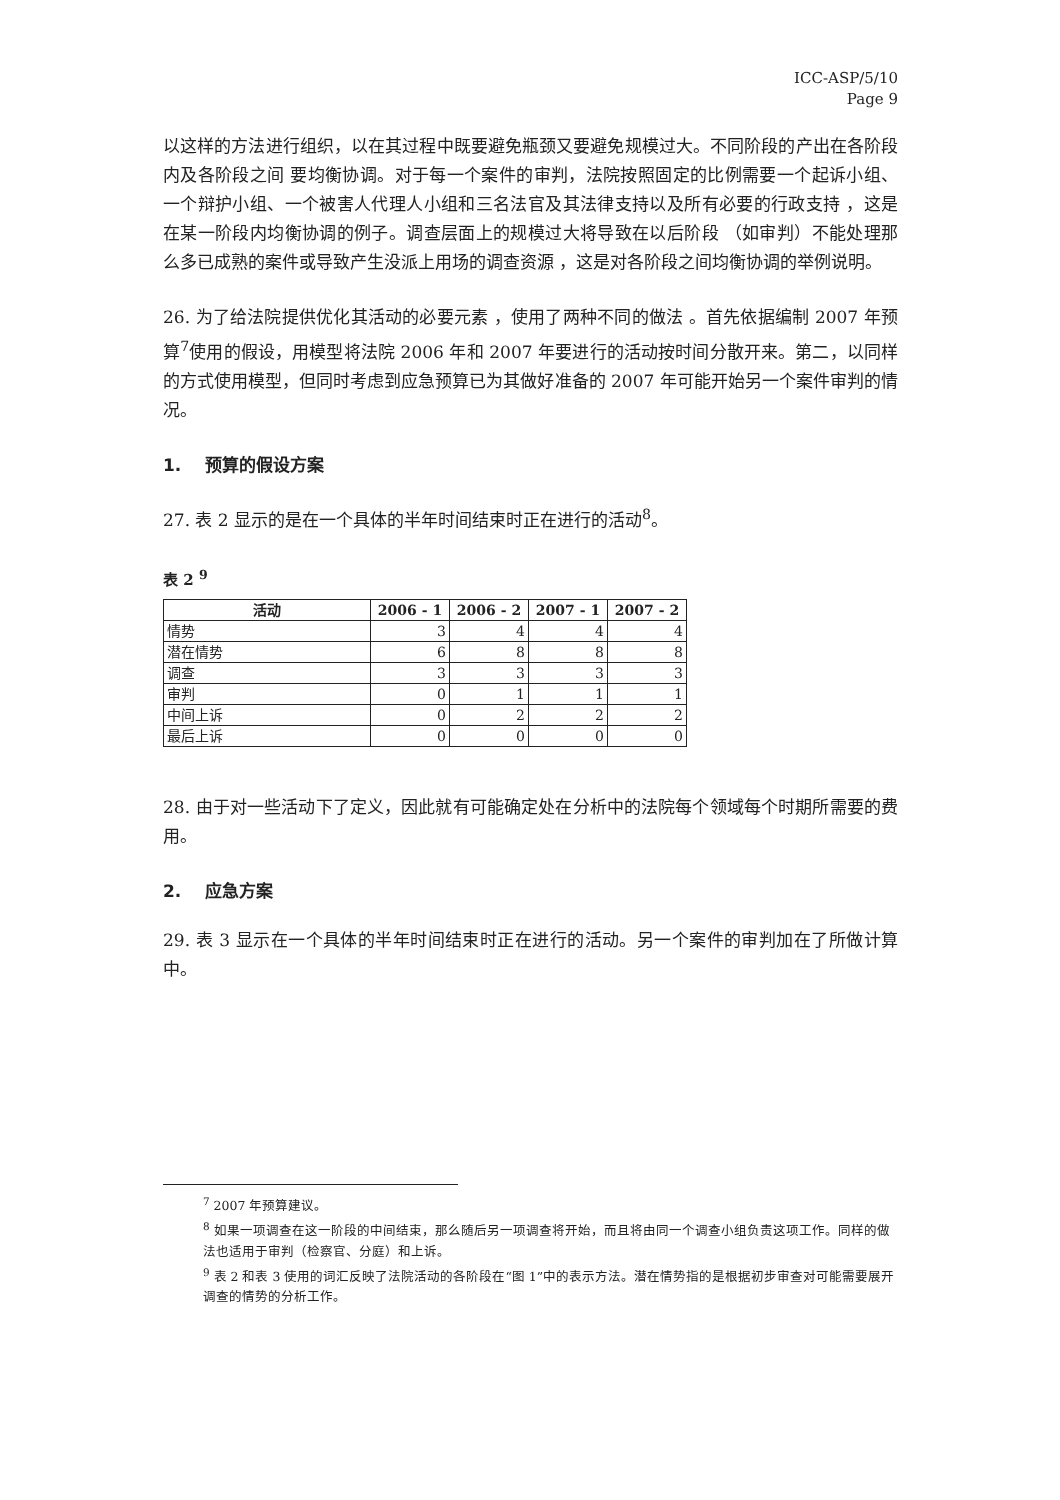ICC-ASP/5/10
Page 9
以这样的方法进行组织，以在其过程中既要避免瓶颈又要避免规模过大。不同阶段的产出在各阶段内及各阶段之间 要均衡协调。对于每一个案件的审判，法院按照固定的比例需要一个起诉小组、一个辩护小组、一个被害人代理人小组和三名法官及其法律支持以及所有必要的行政支持 ，这是在某一阶段内均衡协调的例子。调查层面上的规模过大将导致在以后阶段 （如审判）不能处理那么多已成熟的案件或导致产生没派上用场的调查资源 ，这是对各阶段之间均衡协调的举例说明。
26. 为了给法院提供优化其活动的必要元素 ，使用了两种不同的做法 。首先依据编制 2007 年预算<sup>7</sup>使用的假设，用模型将法院 2006 年和 2007 年要进行的活动按时间分散开来。第二，以同样的方式使用模型，但同时考虑到应急预算已为其做好准备的 2007 年可能开始另一个案件审判的情况。
1. 预算的假设方案
27. 表 2 显示的是在一个具体的半年时间结束时正在进行的活动<sup>8</sup>。
表 2 <sup>9</sup>
| 活动 | 2006 - 1 | 2006 - 2 | 2007 - 1 | 2007 - 2 |
| --- | --- | --- | --- | --- |
| 情势 | 3 | 4 | 4 | 4 |
| 潜在情势 | 6 | 8 | 8 | 8 |
| 调查 | 3 | 3 | 3 | 3 |
| 审判 | 0 | 1 | 1 | 1 |
| 中间上诉 | 0 | 2 | 2 | 2 |
| 最后上诉 | 0 | 0 | 0 | 0 |
28. 由于对一些活动下了定义，因此就有可能确定处在分析中的法院每个领域每个时期所需要的费用。
2. 应急方案
29. 表 3 显示在一个具体的半年时间结束时正在进行的活动。另一个案件的审判加在了所做计算中。
<sup>7</sup> 2007 年预算建议。
<sup>8</sup> 如果一项调查在这一阶段的中间结束，那么随后另一项调查将开始，而且将由同一个调查小组负责这项工作。同样的做法也适用于审判（检察官、分庭）和上诉。
<sup>9</sup> 表 2 和表 3 使用的词汇反映了法院活动的各阶段在“图 1”中的表示方法。潜在情势指的是根据初步审查对可能需要展开调查的情势的分析工作。